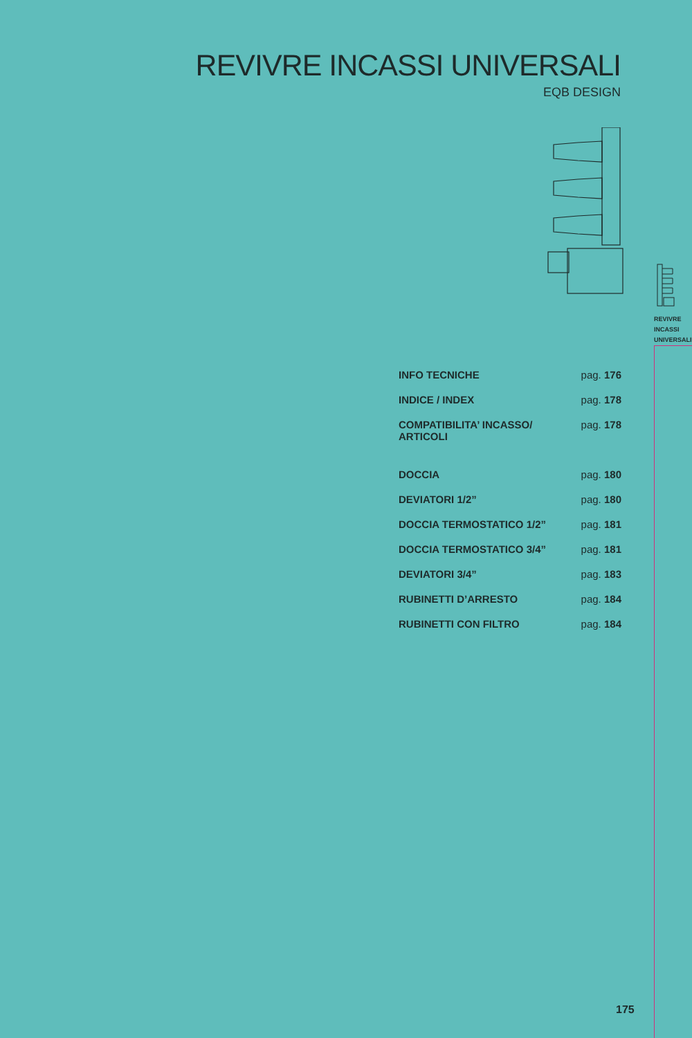REVIVRE INCASSI UNIVERSALI
EQB DESIGN
| INFO TECNICHE | pag. 176 |
| INDICE / INDEX | pag. 178 |
| COMPATIBILITA’ INCASSO/ ARTICOLI | pag. 178 |
| DOCCIA | pag. 180 |
| DEVIATORI 1/2” | pag. 180 |
| DOCCIA TERMOSTATICO 1/2” | pag. 181 |
| DOCCIA TERMOSTATICO 3/4” | pag. 181 |
| DEVIATORI 3/4” | pag. 183 |
| RUBINETTI D’ARRESTO | pag. 184 |
| RUBINETTI CON FILTRO | pag. 184 |
REVIVRE
INCASSI
UNIVERSALI
175